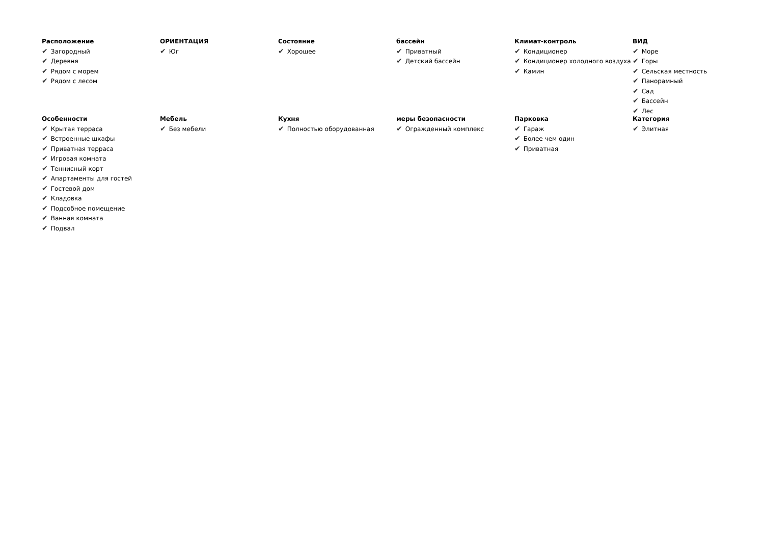Расположение
✔ Загородный
✔ Деревня
✔ Рядом с морем
✔ Рядом с лесом
ОРИЕНТАЦИЯ
✔ Юг
Состояние
✔ Хорошее
бассейн
✔ Приватный
✔ Детский бассейн
Климат-контроль
✔ Кондиционер
✔ Кондиционер холодного воздуха
✔ Камин
ВИД
✔ Море
✔ Горы
✔ Сельская местность
✔ Панорамный
✔ Сад
✔ Бассейн
✔ Лес
Особенности
✔ Крытая терраса
✔ Встроенные шкафы
✔ Приватная терраса
✔ Игровая комната
✔ Теннисный корт
✔ Апартаменты для гостей
✔ Гостевой дом
✔ Кладовка
✔ Подсобное помещение
✔ Ванная комната
✔ Подвал
Мебель
✔ Без мебели
Кухня
✔ Полностью оборудованная
меры безопасности
✔ Огражденный комплекс
Парковка
✔ Гараж
✔ Более чем один
✔ Приватная
Категория
✔ Элитная